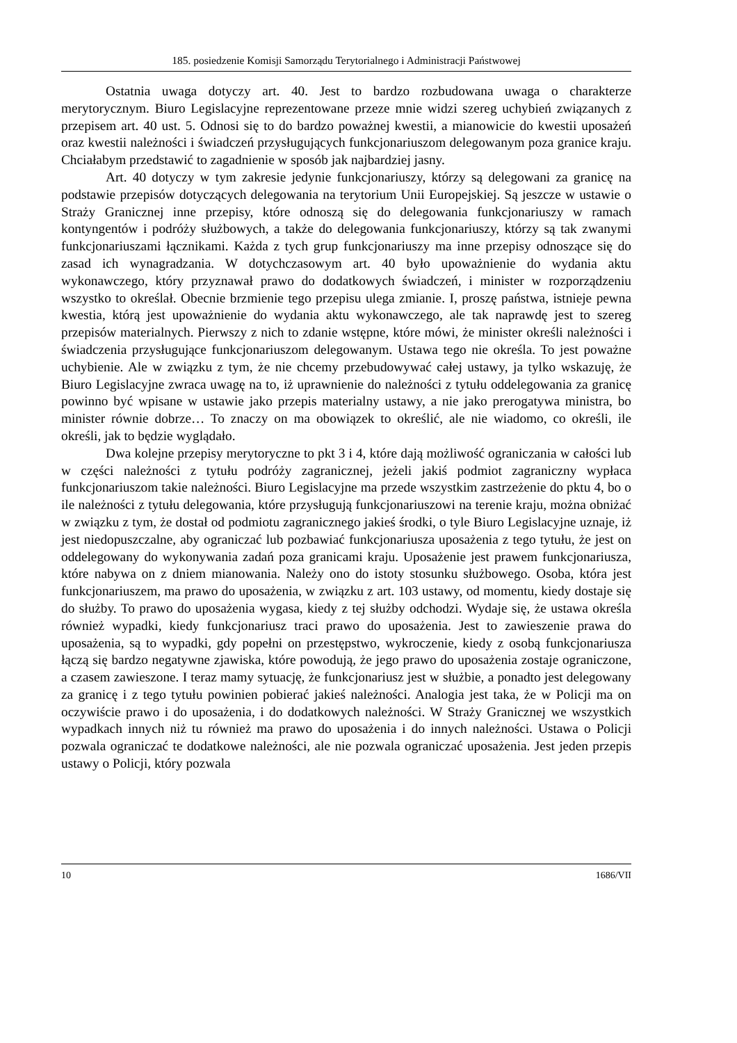185. posiedzenie Komisji Samorządu Terytorialnego i Administracji Państwowej
Ostatnia uwaga dotyczy art. 40. Jest to bardzo rozbudowana uwaga o charakterze merytorycznym. Biuro Legislacyjne reprezentowane przeze mnie widzi szereg uchybień związanych z przepisem art. 40 ust. 5. Odnosi się to do bardzo poważnej kwestii, a mianowicie do kwestii uposażeń oraz kwestii należności i świadczeń przysługujących funkcjonariuszom delegowanym poza granice kraju. Chciałabym przedstawić to zagadnienie w sposób jak najbardziej jasny.
Art. 40 dotyczy w tym zakresie jedynie funkcjonariuszy, którzy są delegowani za granicę na podstawie przepisów dotyczących delegowania na terytorium Unii Europejskiej. Są jeszcze w ustawie o Straży Granicznej inne przepisy, które odnoszą się do delegowania funkcjonariuszy w ramach kontyngentów i podróży służbowych, a także do delegowania funkcjonariuszy, którzy są tak zwanymi funkcjonariuszami łącznikami. Każda z tych grup funkcjonariuszy ma inne przepisy odnoszące się do zasad ich wynagradzania. W dotychczasowym art. 40 było upoważnienie do wydania aktu wykonawczego, który przyznawał prawo do dodatkowych świadczeń, i minister w rozporządzeniu wszystko to określał. Obecnie brzmienie tego przepisu ulega zmianie. I, proszę państwa, istnieje pewna kwestia, którą jest upoważnienie do wydania aktu wykonawczego, ale tak naprawdę jest to szereg przepisów materialnych. Pierwszy z nich to zdanie wstępne, które mówi, że minister określi należności i świadczenia przysługujące funkcjonariuszom delegowanym. Ustawa tego nie określa. To jest poważne uchybienie. Ale w związku z tym, że nie chcemy przebudowywać całej ustawy, ja tylko wskazuję, że Biuro Legislacyjne zwraca uwagę na to, iż uprawnienie do należności z tytułu oddelegowania za granicę powinno być wpisane w ustawie jako przepis materialny ustawy, a nie jako prerogatywa ministra, bo minister równie dobrze… To znaczy on ma obowiązek to określić, ale nie wiadomo, co określi, ile określi, jak to będzie wyglądało.
Dwa kolejne przepisy merytoryczne to pkt 3 i 4, które dają możliwość ograniczania w całości lub w części należności z tytułu podróży zagranicznej, jeżeli jakiś podmiot zagraniczny wypłaca funkcjonariuszom takie należności. Biuro Legislacyjne ma przede wszystkim zastrzeżenie do pktu 4, bo o ile należności z tytułu delegowania, które przysługują funkcjonariuszowi na terenie kraju, można obniżać w związku z tym, że dostał od podmiotu zagranicznego jakieś środki, o tyle Biuro Legislacyjne uznaje, iż jest niedopuszczalne, aby ograniczać lub pozbawiać funkcjonariusza uposażenia z tego tytułu, że jest on oddelegowany do wykonywania zadań poza granicami kraju. Uposażenie jest prawem funkcjonariusza, które nabywa on z dniem mianowania. Należy ono do istoty stosunku służbowego. Osoba, która jest funkcjonariuszem, ma prawo do uposażenia, w związku z art. 103 ustawy, od momentu, kiedy dostaje się do służby. To prawo do uposażenia wygasa, kiedy z tej służby odchodzi. Wydaje się, że ustawa określa również wypadki, kiedy funkcjonariusz traci prawo do uposażenia. Jest to zawieszenie prawa do uposażenia, są to wypadki, gdy popełni on przestępstwo, wykroczenie, kiedy z osobą funkcjonariusza łączą się bardzo negatywne zjawiska, które powodują, że jego prawo do uposażenia zostaje ograniczone, a czasem zawieszone. I teraz mamy sytuację, że funkcjonariusz jest w służbie, a ponadto jest delegowany za granicę i z tego tytułu powinien pobierać jakieś należności. Analogia jest taka, że w Policji ma on oczywiście prawo i do uposażenia, i do dodatkowych należności. W Straży Granicznej we wszystkich wypadkach innych niż tu również ma prawo do uposażenia i do innych należności. Ustawa o Policji pozwala ograniczać te dodatkowe należności, ale nie pozwala ograniczać uposażenia. Jest jeden przepis ustawy o Policji, który pozwala
10 1686/VII